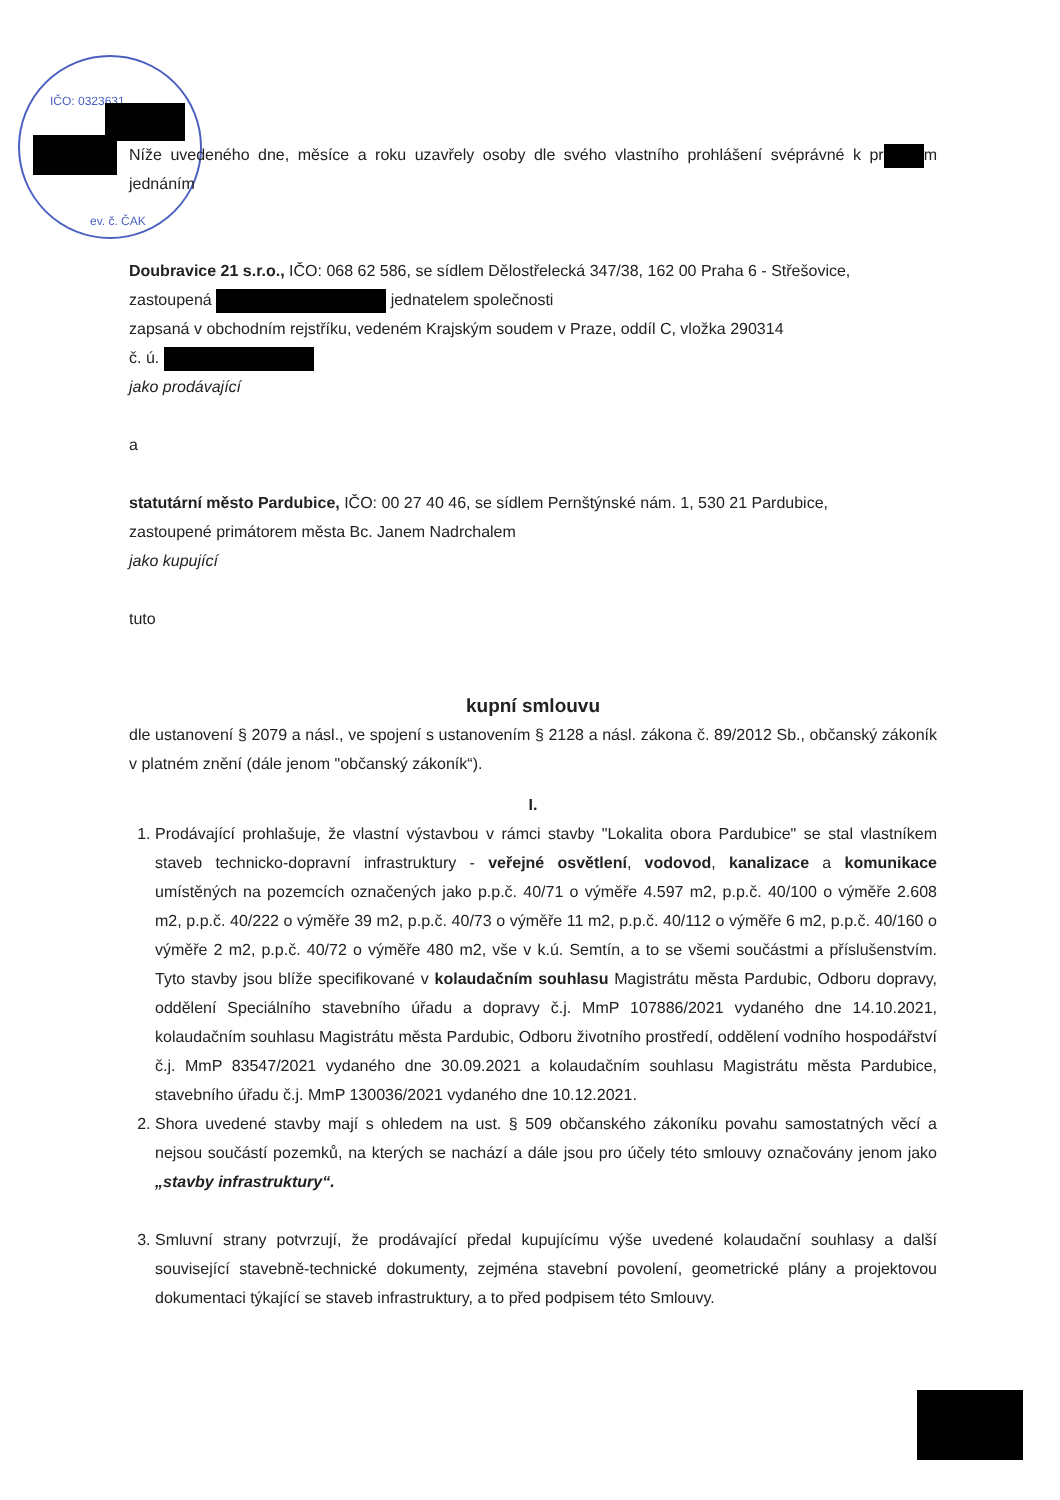IČO: 0323631
ev. č. ČAK
Níže uvedeného dne, měsíce a roku uzavřely osoby dle svého vlastního prohlášení svéprávné k pr m jednáním
Doubravice 21 s.r.o., IČO: 068 62 586, se sídlem Dělostřelecká 347/38, 162 00 Praha 6 - Střešovice,
zastoupená jednatelem společnosti
zapsaná v obchodním rejstříku, vedeném Krajským soudem v Praze, oddíl C, vložka 290314
č. ú.
jako prodávající
a
statutární město Pardubice, IČO: 00 27 40 46, se sídlem Pernštýnské nám. 1, 530 21 Pardubice,
zastoupené primátorem města Bc. Janem Nadrchalem
jako kupující
tuto
kupní smlouvu
dle ustanovení § 2079 a násl., ve spojení s ustanovením § 2128 a násl. zákona č. 89/2012 Sb., občanský zákoník v platném znění (dále jenom "občanský zákoník“).
I.
1. Prodávající prohlašuje, že vlastní výstavbou v rámci stavby "Lokalita obora Pardubice" se stal vlastníkem staveb technicko-dopravní infrastruktury - veřejné osvětlení, vodovod, kanalizace a komunikace umístěných na pozemcích označených jako p.p.č. 40/71 o výměře 4.597 m2, p.p.č. 40/100 o výměře 2.608 m2, p.p.č. 40/222 o výměře 39 m2, p.p.č. 40/73 o výměře 11 m2, p.p.č. 40/112 o výměře 6 m2, p.p.č. 40/160 o výměře 2 m2, p.p.č. 40/72 o výměře 480 m2, vše v k.ú. Semtín, a to se všemi součástmi a příslušenstvím. Tyto stavby jsou blíže specifikované v kolaudačním souhlasu Magistrátu města Pardubic, Odboru dopravy, oddělení Speciálního stavebního úřadu a dopravy č.j. MmP 107886/2021 vydaného dne 14.10.2021, kolaudačním souhlasu Magistrátu města Pardubic, Odboru životního prostředí, oddělení vodního hospodářství č.j. MmP 83547/2021 vydaného dne 30.09.2021 a kolaudačním souhlasu Magistrátu města Pardubice, stavebního úřadu č.j. MmP 130036/2021 vydaného dne 10.12.2021.
2. Shora uvedené stavby mají s ohledem na ust. § 509 občanského zákoníku povahu samostatných věcí a nejsou součástí pozemků, na kterých se nachází a dále jsou pro účely této smlouvy označovány jenom jako „stavby infrastruktury“.
3. Smluvní strany potvrzují, že prodávající předal kupujícímu výše uvedené kolaudační souhlasy a další související stavebně-technické dokumenty, zejména stavební povolení, geometrické plány a projektovou dokumentaci týkající se staveb infrastruktury, a to před podpisem této Smlouvy.